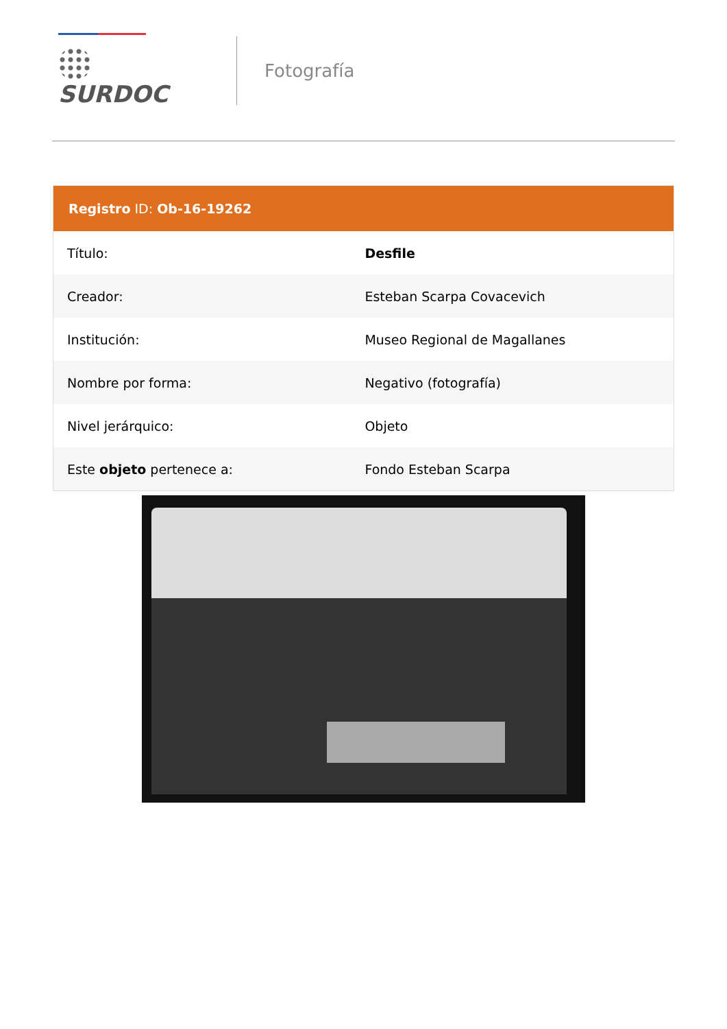SURDOC
Fotografía
Registro ID: Ob-16-19262
| Título: | Desfile |
| Creador: | Esteban Scarpa Covacevich |
| Institución: | Museo Regional de Magallanes |
| Nombre por forma: | Negativo (fotografía) |
| Nivel jerárquico: | Objeto |
| Este objeto pertenece a: | Fondo Esteban Scarpa |